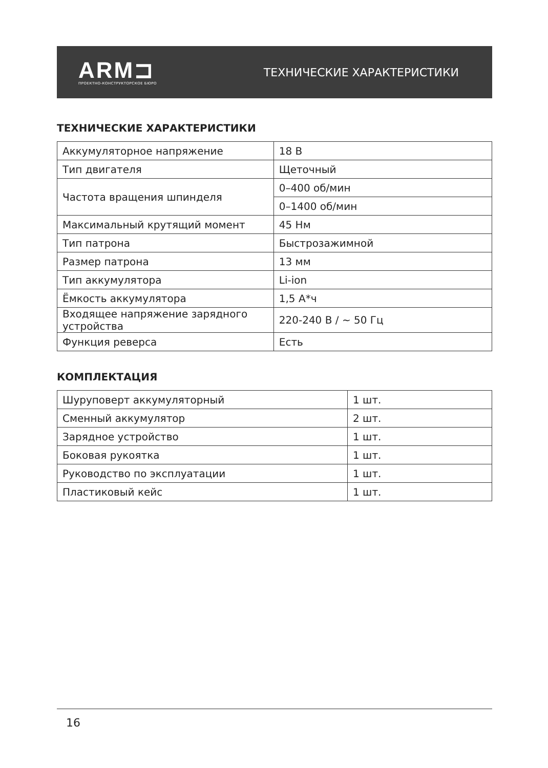ARM⊐
ПРОЕКТНО-КОНСТРУКТОРСКОЕ БЮРО
ТЕХНИЧЕСКИЕ ХАРАКТЕРИСТИКИ
ТЕХНИЧЕСКИЕ ХАРАКТЕРИСТИКИ
| Аккумуляторное напряжение | 18 В |
| Тип двигателя | Щеточный |
| Частота вращения шпинделя | 0–400 об/мин |
| | 0–1400 об/мин |
| Максимальный крутящий момент | 45 Нм |
| Тип патрона | Быстрозажимной |
| Размер патрона | 13 мм |
| Тип аккумулятора | Li-ion |
| Ёмкость аккумулятора | 1,5 А*ч |
| Входящее напряжение зарядного устройства | 220-240 В / ~ 50 Гц |
| Функция реверса | Есть |
КОМПЛЕКТАЦИЯ
| Шуруповерт аккумуляторный | 1 шт. |
| Сменный аккумулятор | 2 шт. |
| Зарядное устройство | 1 шт. |
| Боковая рукоятка | 1 шт. |
| Руководство по эксплуатации | 1 шт. |
| Пластиковый кейс | 1 шт. |
16